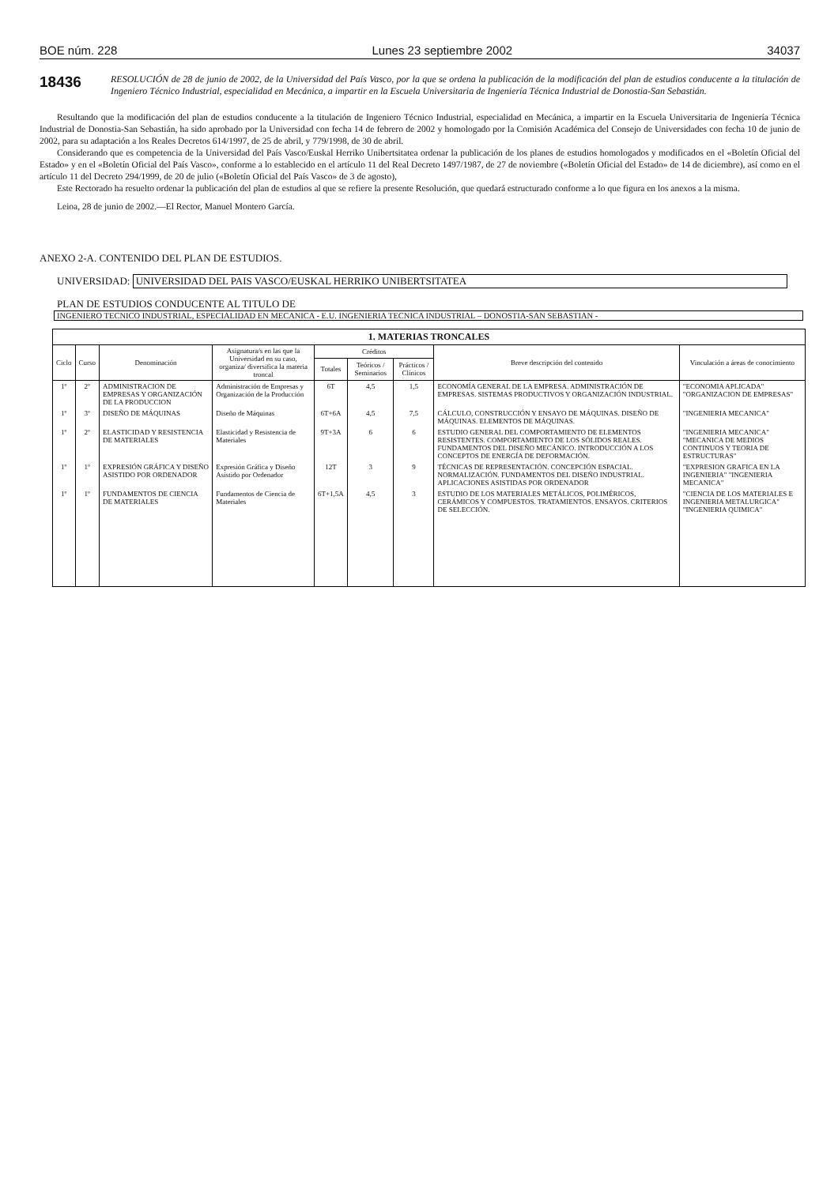BOE núm. 228 Lunes 23 septiembre 2002 34037
18436
RESOLUCIÓN de 28 de junio de 2002, de la Universidad del País Vasco, por la que se ordena la publicación de la modificación del plan de estudios conducente a la titulación de Ingeniero Técnico Industrial, especialidad en Mecánica, a impartir en la Escuela Universitaria de Ingeniería Técnica Industrial de Donostia-San Sebastián.
Resultando que la modificación del plan de estudios conducente a la titulación de Ingeniero Técnico Industrial, especialidad en Mecánica, a impartir en la Escuela Universitaria de Ingeniería Técnica Industrial de Donostia-San Sebastián, ha sido aprobado por la Universidad con fecha 14 de febrero de 2002 y homologado por la Comisión Académica del Consejo de Universidades con fecha 10 de junio de 2002, para su adaptación a los Reales Decretos 614/1997, de 25 de abril, y 779/1998, de 30 de abril.
Considerando que es competencia de la Universidad del País Vasco/Euskal Herriko Unibertsitatea ordenar la publicación de los planes de estudios homologados y modificados en el «Boletín Oficial del Estado» y en el «Boletín Oficial del País Vasco», conforme a lo establecido en el artículo 11 del Real Decreto 1497/1987, de 27 de noviembre («Boletín Oficial del Estado» de 14 de diciembre), así como en el artículo 11 del Decreto 294/1999, de 20 de julio («Boletín Oficial del País Vasco» de 3 de agosto),
Este Rectorado ha resuelto ordenar la publicación del plan de estudios al que se refiere la presente Resolución, que quedará estructurado conforme a lo que figura en los anexos a la misma.
Leioa, 28 de junio de 2002.—El Rector, Manuel Montero García.
ANEXO 2-A. CONTENIDO DEL PLAN DE ESTUDIOS.
UNIVERSIDAD: UNIVERSIDAD DEL PAIS VASCO/EUSKAL HERRIKO UNIBERTSITATEA
PLAN DE ESTUDIOS CONDUCENTE AL TITULO DE
INGENIERO TECNICO INDUSTRIAL, ESPECIALIDAD EN MECANICA - E.U. INGENIERIA TECNICA INDUSTRIAL – DONOSTIA-SAN SEBASTIAN -
| 1. MATERIAS TRONCALES | | | | | | | | |
| --- | --- | --- | --- | --- | --- | --- | --- | --- |
| Ciclo | Curso | Denominación | Asignatura/s en las que la Universidad en su caso, organiza/ diversifica la materia troncal | Créditos | | | Breve descripción del contenido | Vinculación a áreas de conocimiento |
| | | | | Totales | Teóricos / Seminarios | Prácticos / Clínicos | | |
| 1º | 2º | ADMINISTRACION DE EMPRESAS Y ORGANIZACIÓN DE LA PRODUCCION | Administración de Empresas y Organización de la Producción | 6T | 4,5 | 1,5 | ECONOMÍA GENERAL DE LA EMPRESA. ADMINISTRACIÓN DE EMPRESAS. SISTEMAS PRODUCTIVOS Y ORGANIZACIÓN INDUSTRIAL. | "ECONOMIA APLICADA" "ORGANIZACION DE EMPRESAS" |
| 1º | 3º | DISEÑO DE MÁQUINAS | Diseño de Máquinas | 6T+6A | 4,5 | 7,5 | CÁLCULO, CONSTRUCCIÓN Y ENSAYO DE MÁQUINAS. DISEÑO DE MÁQUINAS. ELEMENTOS DE MÁQUINAS. | "INGENIERIA MECANICA" |
| 1º | 2º | ELASTICIDAD Y RESISTENCIA DE MATERIALES | Elasticidad y Resistencia de Materiales | 9T+3A | 6 | 6 | ESTUDIO GENERAL DEL COMPORTAMIENTO DE ELEMENTOS RESISTENTES. COMPORTAMIENTO DE LOS SÓLIDOS REALES. FUNDAMENTOS DEL DISEÑO MECÁNICO. INTRODUCCIÓN A LOS CONCEPTOS DE ENERGÍA DE DEFORMACIÓN. | "INGENIERIA MECANICA" "MECANICA DE MEDIOS CONTINUOS Y TEORIA DE ESTRUCTURAS" |
| 1º | 1º | EXPRESIÓN GRÁFICA Y DISEÑO ASISTIDO POR ORDENADOR | Expresión Gráfica y Diseño Asistido por Ordenador | 12T | 3 | 9 | TÉCNICAS DE REPRESENTACIÓN. CONCEPCIÓN ESPACIAL. NORMALIZACIÓN. FUNDAMENTOS DEL DISEÑO INDUSTRIAL. APLICACIONES ASISTIDAS POR ORDENADOR | "EXPRESION GRAFICA EN LA INGENIERIA" "INGENIERIA MECANICA" |
| 1º | 1º | FUNDAMENTOS DE CIENCIA DE MATERIALES | Fundamentos de Ciencia de Materiales | 6T+1,5A | 4,5 | 3 | ESTUDIO DE LOS MATERIALES METÁLICOS, POLIMÉRICOS, CERÁMICOS Y COMPUESTOS. TRATAMIENTOS. ENSAYOS. CRITERIOS DE SELECCIÓN. | "CIENCIA DE LOS MATERIALES E INGENIERIA METALURGICA" "INGENIERIA QUIMICA" |